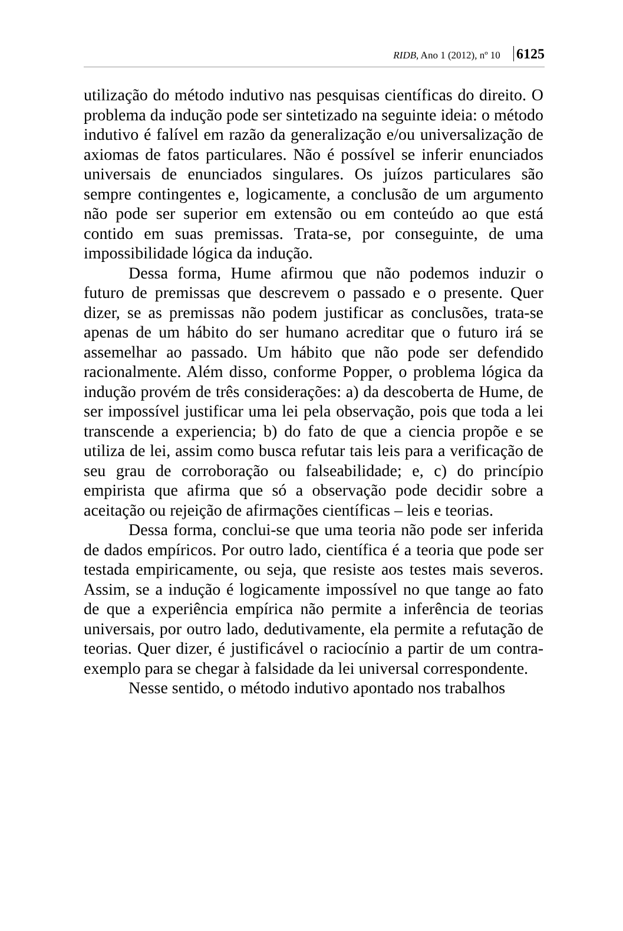RIDB, Ano 1 (2012), nº 10 6125
utilização do método indutivo nas pesquisas científicas do direito. O problema da indução pode ser sintetizado na seguinte ideia: o método indutivo é falível em razão da generalização e/ou universalização de axiomas de fatos particulares. Não é possível se inferir enunciados universais de enunciados singulares. Os juízos particulares são sempre contingentes e, logicamente, a conclusão de um argumento não pode ser superior em extensão ou em conteúdo ao que está contido em suas premissas. Trata-se, por conseguinte, de uma impossibilidade lógica da indução.
Dessa forma, Hume afirmou que não podemos induzir o futuro de premissas que descrevem o passado e o presente. Quer dizer, se as premissas não podem justificar as conclusões, trata-se apenas de um hábito do ser humano acreditar que o futuro irá se assemelhar ao passado. Um hábito que não pode ser defendido racionalmente. Além disso, conforme Popper, o problema lógica da indução provém de três considerações: a) da descoberta de Hume, de ser impossível justificar uma lei pela observação, pois que toda a lei transcende a experiencia; b) do fato de que a ciencia propõe e se utiliza de lei, assim como busca refutar tais leis para a verificação de seu grau de corroboração ou falseabilidade; e, c) do princípio empirista que afirma que só a observação pode decidir sobre a aceitação ou rejeição de afirmações científicas – leis e teorias.
Dessa forma, conclui-se que uma teoria não pode ser inferida de dados empíricos. Por outro lado, científica é a teoria que pode ser testada empiricamente, ou seja, que resiste aos testes mais severos. Assim, se a indução é logicamente impossível no que tange ao fato de que a experiência empírica não permite a inferência de teorias universais, por outro lado, dedutivamente, ela permite a refutação de teorias. Quer dizer, é justificável o raciocínio a partir de um contra-exemplo para se chegar à falsidade da lei universal correspondente.
Nesse sentido, o método indutivo apontado nos trabalhos